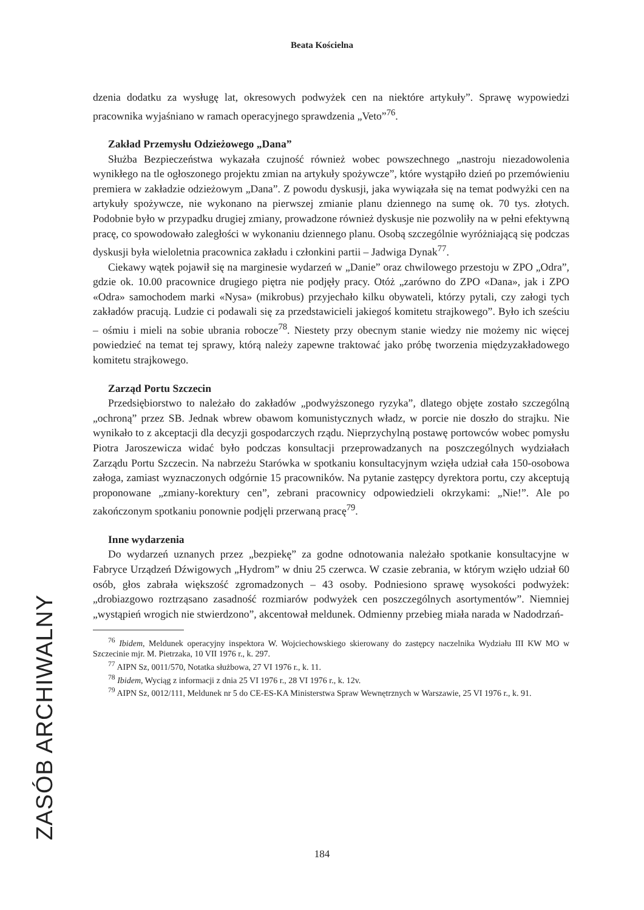Beata Kościelna
dzenia dodatku za wysługę lat, okresowych podwyżek cen na niektóre artykuły”. Sprawę wypowiedzi pracownika wyjaśniano w ramach operacyjnego sprawdzenia „Veto”<sup>76</sup>.
Zakład Przemysłu Odzieżowego „Dana”
Służba Bezpieczeństwa wykazała czujność również wobec powszechnego „nastroju niezadowolenia wynikłego na tle ogłoszonego projektu zmian na artykuły spożywcze”, które wystąpiło dzień po przemówieniu premiera w zakładzie odzieżowym „Dana”. Z powodu dyskusji, jaka wywiązała się na temat podwyżki cen na artykuły spożywcze, nie wykonano na pierwszej zmianie planu dziennego na sumę ok. 70 tys. złotych. Podobnie było w przypadku drugiej zmiany, prowadzone również dyskusje nie pozwoliły na w pełni efektywną pracę, co spowodowało zaległości w wykonaniu dziennego planu. Osobą szczególnie wyróżniającą się podczas dyskusji była wieloletnia pracownica zakładu i członkini partii – Jadwiga Dynak<sup>77</sup>.
Ciekawy wątek pojawił się na marginesie wydarzeń w „Danie” oraz chwilowego przestoju w ZPO „Odra”, gdzie ok. 10.00 pracownice drugiego piętra nie podjęły pracy. Otóż „zarówno do ZPO «Dana», jak i ZPO «Odra» samochodem marki «Nysa» (mikrobus) przyjechało kilku obywateli, którzy pytali, czy załogi tych zakładów pracują. Ludzie ci podawali się za przedstawicieli jakiegoś komitetu strajkowego”. Było ich sześciu – ośmiu i mieli na sobie ubrania robocze<sup>78</sup>. Niestety przy obecnym stanie wiedzy nie możemy nic więcej powiedzieć na temat tej sprawy, którą należy zapewne traktować jako próbę tworzenia międzyzakładowego komitetu strajkowego.
Zarząd Portu Szczecin
Przedsiębiorstwo to należało do zakładów „podwyższonego ryzyka”, dlatego objęte zostało szczególną „ochroną” przez SB. Jednak wbrew obawom komunistycznych władz, w porcie nie doszło do strajku. Nie wynikało to z akceptacji dla decyzji gospodarczych rządu. Nieprzychylną postawę portowców wobec pomysłu Piotra Jaroszewicza widać było podczas konsultacji przeprowadzanych na poszczególnych wydziałach Zarządu Portu Szczecin. Na nabrzeżu Starówka w spotkaniu konsultacyjnym wzięła udział cała 150-osobowa załoga, zamiast wyznaczonych odgórnie 15 pracowników. Na pytanie zastępcy dyrektora portu, czy akceptują proponowane „zmiany-korektury cen”, zebrani pracownicy odpowiedzieli okrzykami: „Nie!”. Ale po zakończonym spotkaniu ponownie podjęli przerwaną pracę<sup>79</sup>.
Inne wydarzenia
Do wydarzeń uznanych przez „bezpiekę” za godne odnotowania należało spotkanie konsultacyjne w Fabryce Urządzeń Dźwigowych „Hydrom” w dniu 25 czerwca. W czasie zebrania, w którym wzięło udział 60 osób, głos zabrała większość zgromadzonych – 43 osoby. Podniesiono sprawę wysokości podwyżek: „drobiazgowo roztrząsano zasadność rozmiarów podwyżek cen poszczególnych asortymentów”. Niemniej „wystąpień wrogich nie stwierdzono”, akcentował meldunek. Odmienny przebieg miała narada w Nadodrzań-
<sup>76</sup> Ibidem, Meldunek operacyjny inspektora W. Wojciechowskiego skierowany do zastępcy naczelnika Wydziału III KW MO w Szczecinie mjr. M. Pietrzaka, 10 VII 1976 r., k. 297.
<sup>77</sup> AIPN Sz, 0011/570, Notatka służbowa, 27 VI 1976 r., k. 11.
<sup>78</sup> Ibidem, Wyciąg z informacji z dnia 25 VI 1976 r., 28 VI 1976 r., k. 12v.
<sup>79</sup> AIPN Sz, 0012/111, Meldunek nr 5 do CE-ES-KA Ministerstwa Spraw Wewnętrznych w Warszawie, 25 VI 1976 r., k. 91.
ZASÓB ARCHIWALNY
184